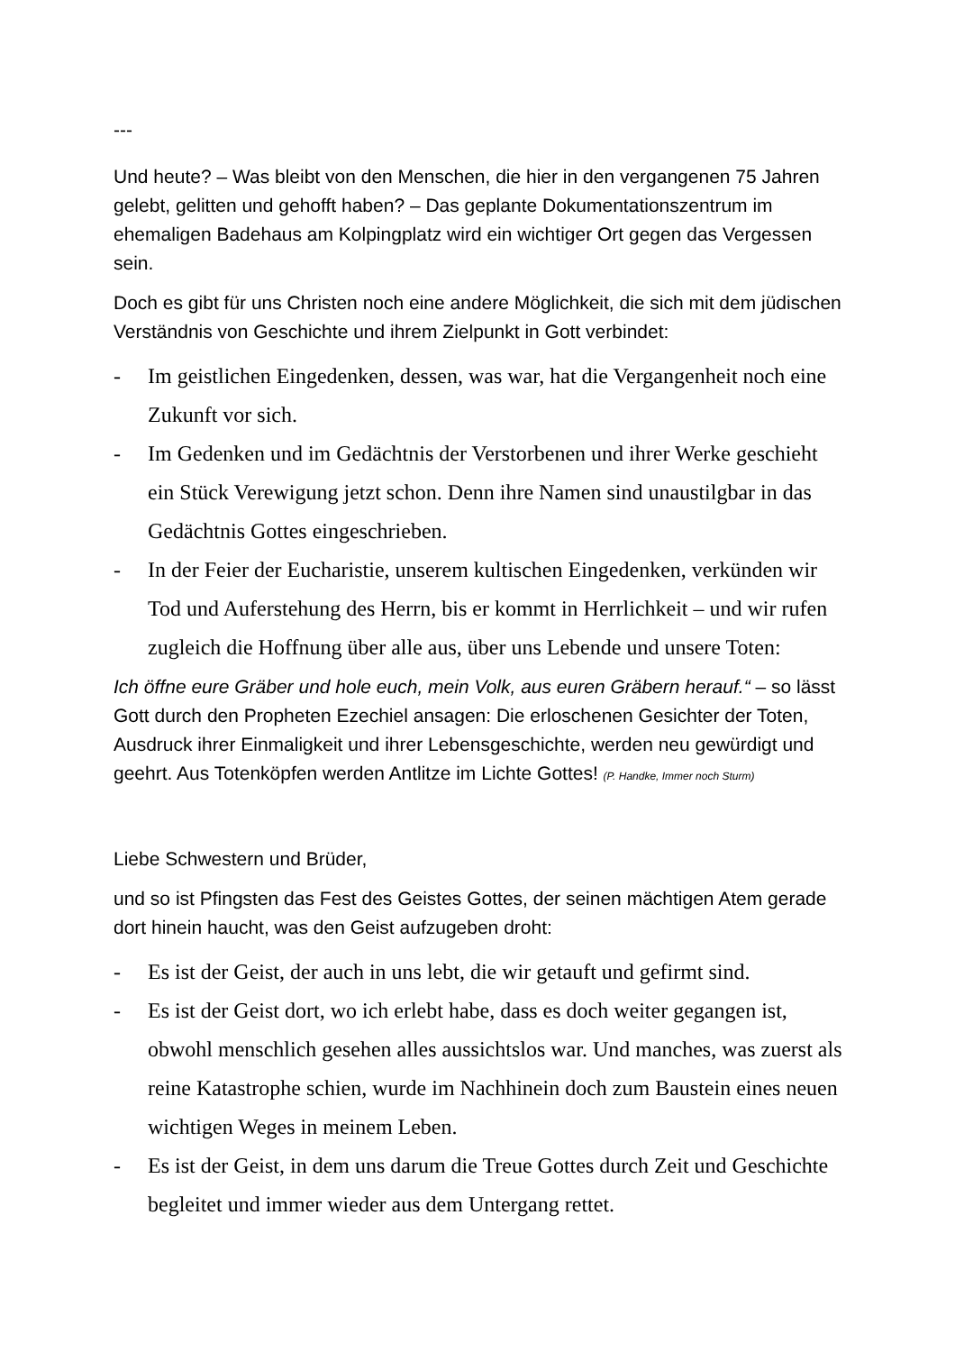---
Und heute? – Was bleibt von den Menschen, die hier in den vergangenen 75 Jahren gelebt, gelitten und gehofft haben? – Das geplante Dokumentationszentrum im ehemaligen Badehaus am Kolpingplatz wird ein wichtiger Ort gegen das Vergessen sein.
Doch es gibt für uns Christen noch eine andere Möglichkeit, die sich mit dem jüdischen Verständnis von Geschichte und ihrem Zielpunkt in Gott verbindet:
- Im geistlichen Eingedenken, dessen, was war, hat die Vergangenheit noch eine Zukunft vor sich.
- Im Gedenken und im Gedächtnis der Verstorbenen und ihrer Werke geschieht ein Stück Verewigung jetzt schon. Denn ihre Namen sind unaustilgbar in das Gedächtnis Gottes eingeschrieben.
- In der Feier der Eucharistie, unserem kultischen Eingedenken, verkünden wir Tod und Auferstehung des Herrn, bis er kommt in Herrlichkeit – und wir rufen zugleich die Hoffnung über alle aus, über uns Lebende und unsere Toten:
Ich öffne eure Gräber und hole euch, mein Volk, aus euren Gräbern herauf.“ – so lässt Gott durch den Propheten Ezechiel ansagen: Die erloschenen Gesichter der Toten, Ausdruck ihrer Einmaligkeit und ihrer Lebensgeschichte, werden neu gewürdigt und geehrt. Aus Totenköpfen werden Antlitze im Lichte Gottes! (P. Handke, Immer noch Sturm)
Liebe Schwestern und Brüder,
und so ist Pfingsten das Fest des Geistes Gottes, der seinen mächtigen Atem gerade dort hinein haucht, was den Geist aufzugeben droht:
- Es ist der Geist, der auch in uns lebt, die wir getauft und gefirmt sind.
- Es ist der Geist dort, wo ich erlebt habe, dass es doch weiter gegangen ist, obwohl menschlich gesehen alles aussichtslos war. Und manches, was zuerst als reine Katastrophe schien, wurde im Nachhinein doch zum Baustein eines neuen wichtigen Weges in meinem Leben.
- Es ist der Geist, in dem uns darum die Treue Gottes durch Zeit und Geschichte begleitet und immer wieder aus dem Untergang rettet.